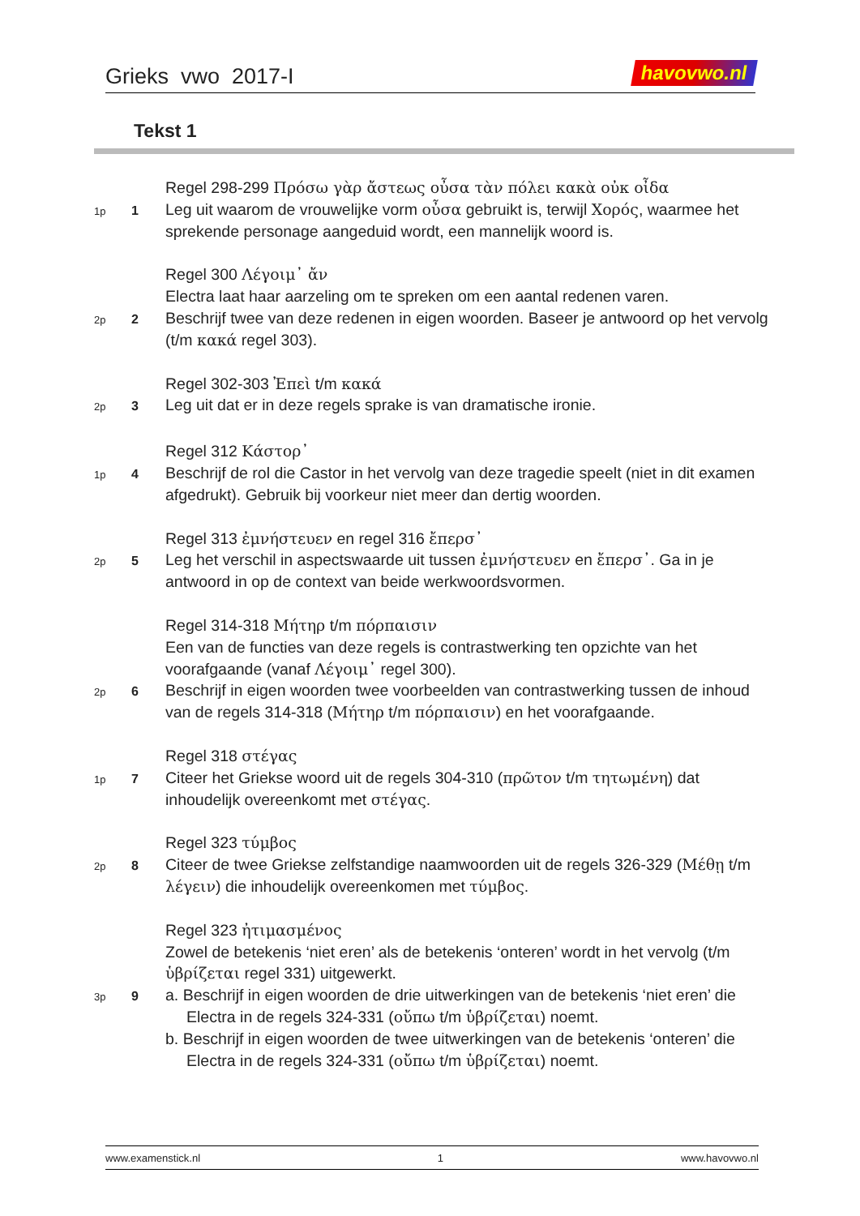Grieks vwo 2017-I havovwo.nl
Tekst 1
Regel 298-299 Πρόσω γὰρ ἄστεως οὖσα τὰν πόλει κακὰ οὐκ οἶδα
1p
1
Leg uit waarom de vrouwelijke vorm οὖσα gebruikt is, terwijl Χορός, waarmee het sprekende personage aangeduid wordt, een mannelijk woord is.
Regel 300 Λέγοιμ᾽ ἄν
Electra laat haar aarzeling om te spreken om een aantal redenen varen.
2p
2
Beschrijf twee van deze redenen in eigen woorden. Baseer je antwoord op het vervolg (t/m κακά regel 303).
Regel 302-303 Ἐπεὶ t/m κακά
2p
3
Leg uit dat er in deze regels sprake is van dramatische ironie.
Regel 312 Κάστορ᾽
1p
4
Beschrijf de rol die Castor in het vervolg van deze tragedie speelt (niet in dit examen afgedrukt). Gebruik bij voorkeur niet meer dan dertig woorden.
Regel 313 ἐμνήστευεν en regel 316 ἔπερσ᾽
2p
5
Leg het verschil in aspectswaarde uit tussen ἐμνήστευεν en ἔπερσ᾽. Ga in je antwoord in op de context van beide werkwoordsvormen.
Regel 314-318 Μήτηρ t/m πόρπαισιν
Een van de functies van deze regels is contrastwerking ten opzichte van het voorafgaande (vanaf Λέγοιμ᾽ regel 300).
2p
6
Beschrijf in eigen woorden twee voorbeelden van contrastwerking tussen de inhoud van de regels 314-318 (Μήτηρ t/m πόρπαισιν) en het voorafgaande.
Regel 318 στέγας
1p
7
Citeer het Griekse woord uit de regels 304-310 (πρῶτον t/m τητωμένη) dat inhoudelijk overeenkomt met στέγας.
Regel 323 τύμβος
2p
8
Citeer de twee Griekse zelfstandige naamwoorden uit de regels 326-329 (Μέθῃ t/m λέγειν) die inhoudelijk overeenkomen met τύμβος.
Regel 323 ἠτιμασμένος
Zowel de betekenis ‘niet eren’ als de betekenis ‘onteren’ wordt in het vervolg (t/m ὑβρίζεται regel 331) uitgewerkt.
3p
9
a. Beschrijf in eigen woorden de drie uitwerkingen van de betekenis ‘niet eren’ die Electra in de regels 324-331 (οὔπω t/m ὑβρίζεται) noemt.
b. Beschrijf in eigen woorden de twee uitwerkingen van de betekenis ‘onteren’ die Electra in de regels 324-331 (οὔπω t/m ὑβρίζεται) noemt.
www.examenstick.nl 1 www.havovwo.nl